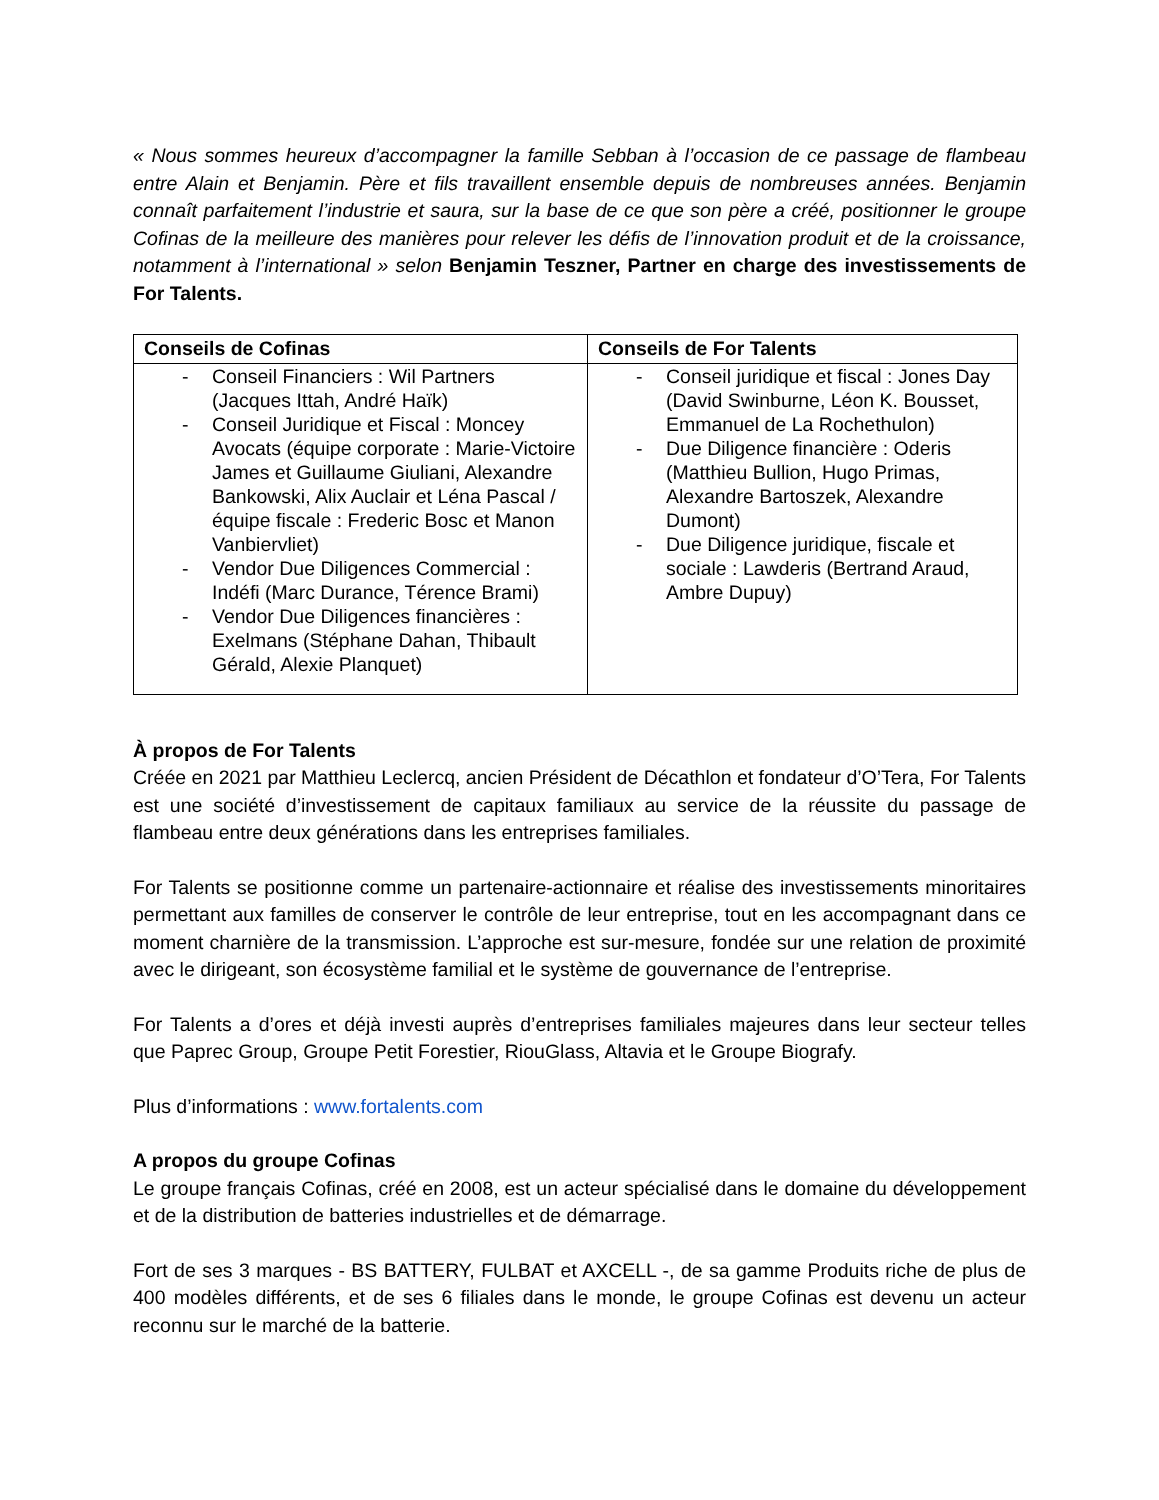« Nous sommes heureux d’accompagner la famille Sebban à l’occasion de ce passage de flambeau entre Alain et Benjamin. Père et fils travaillent ensemble depuis de nombreuses années. Benjamin connaît parfaitement l’industrie et saura, sur la base de ce que son père a créé, positionner le groupe Cofinas de la meilleure des manières pour relever les défis de l’innovation produit et de la croissance, notamment à l’international » selon Benjamin Teszner, Partner en charge des investissements de For Talents.
| Conseils de Cofinas | Conseils de For Talents |
| --- | --- |
| - Conseil Financiers : Wil Partners (Jacques Ittah, André Haïk) - Conseil Juridique et Fiscal : Moncey Avocats (équipe corporate : Marie-Victoire James et Guillaume Giuliani, Alexandre Bankowski, Alix Auclair et Léna Pascal / équipe fiscale : Frederic Bosc et Manon Vanbiervliet) - Vendor Due Diligences Commercial : Indéfi (Marc Durance, Térence Brami) - Vendor Due Diligences financières : Exelmans (Stéphane Dahan, Thibault Gérald, Alexie Planquet) | - Conseil juridique et fiscal : Jones Day (David Swinburne, Léon K. Bousset, Emmanuel de La Rochethulon) - Due Diligence financière : Oderis (Matthieu Bullion, Hugo Primas, Alexandre Bartoszek, Alexandre Dumont) - Due Diligence juridique, fiscale et sociale : Lawderis (Bertrand Araud, Ambre Dupuy) |
À propos de For Talents
Créée en 2021 par Matthieu Leclercq, ancien Président de Décathlon et fondateur d’O’Tera, For Talents est une société d’investissement de capitaux familiaux au service de la réussite du passage de flambeau entre deux générations dans les entreprises familiales.
For Talents se positionne comme un partenaire-actionnaire et réalise des investissements minoritaires permettant aux familles de conserver le contrôle de leur entreprise, tout en les accompagnant dans ce moment charnière de la transmission. L’approche est sur-mesure, fondée sur une relation de proximité avec le dirigeant, son écosystème familial et le système de gouvernance de l’entreprise.
For Talents a d’ores et déjà investi auprès d’entreprises familiales majeures dans leur secteur telles que Paprec Group, Groupe Petit Forestier, RiouGlass, Altavia et le Groupe Biografy.
Plus d’informations : www.fortalents.com
A propos du groupe Cofinas
Le groupe français Cofinas, créé en 2008, est un acteur spécialisé dans le domaine du développement et de la distribution de batteries industrielles et de démarrage.
Fort de ses 3 marques - BS BATTERY, FULBAT et AXCELL -, de sa gamme Produits riche de plus de 400 modèles différents, et de ses 6 filiales dans le monde, le groupe Cofinas est devenu un acteur reconnu sur le marché de la batterie.